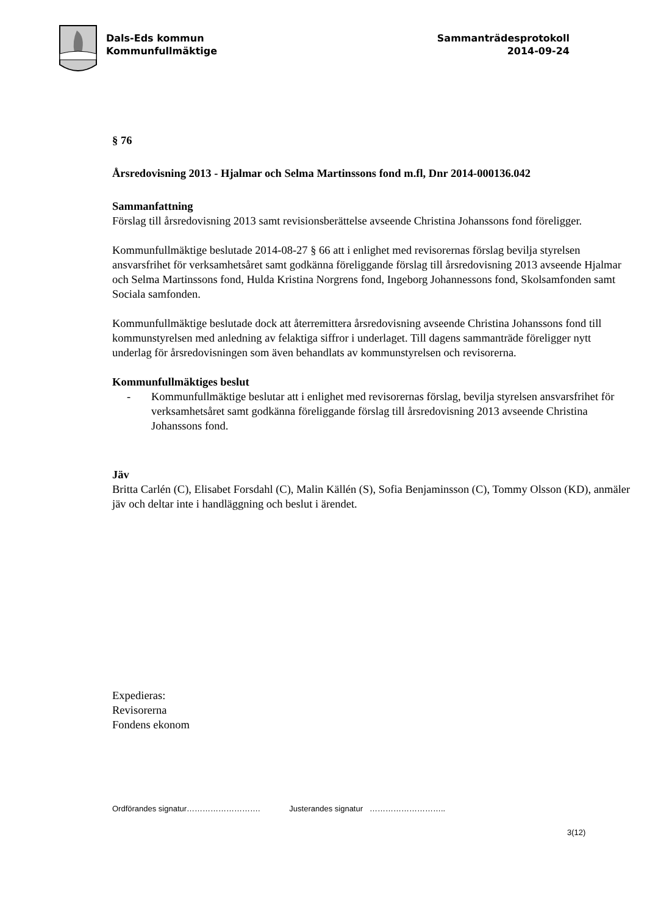Dals-Eds kommun
Kommunfullmäktige
Sammanträdesprotokoll
2014-09-24
§ 76
Årsredovisning 2013 - Hjalmar och Selma Martinssons fond m.fl, Dnr 2014-000136.042
Sammanfattning
Förslag till årsredovisning 2013 samt revisionsberättelse avseende Christina Johanssons fond föreligger.
Kommunfullmäktige beslutade 2014-08-27 § 66 att i enlighet med revisorernas förslag bevilja styrelsen ansvarsfrihet för verksamhetsåret samt godkänna föreliggande förslag till årsredovisning 2013 avseende Hjalmar och Selma Martinssons fond, Hulda Kristina Norgrens fond, Ingeborg Johannessons fond, Skolsamfonden samt Sociala samfonden.
Kommunfullmäktige beslutade dock att återremittera årsredovisning avseende Christina Johanssons fond till kommunstyrelsen med anledning av felaktiga siffror i underlaget. Till dagens sammanträde föreligger nytt underlag för årsredovisningen som även behandlats av kommunstyrelsen och revisorerna.
Kommunfullmäktiges beslut
- Kommunfullmäktige beslutar att i enlighet med revisorernas förslag, bevilja styrelsen ansvarsfrihet för verksamhetsåret samt godkänna föreliggande förslag till årsredovisning 2013 avseende Christina Johanssons fond.
Jäv
Britta Carlén (C), Elisabet Forsdahl (C), Malin Källén (S), Sofia Benjaminsson (C), Tommy Olsson (KD), anmäler jäv och deltar inte i handläggning och beslut i ärendet.
Expedieras:
Revisorerna
Fondens ekonom
Ordförandes signatur………………………. Justerandes signatur ………………………..
3(12)